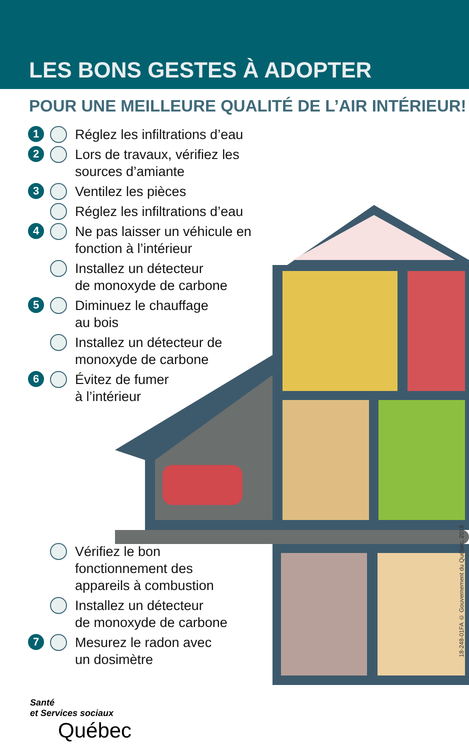LES BONS GESTES À ADOPTER
POUR UNE MEILLEURE QUALITÉ DE L’AIR INTÉRIEUR!
1 Réglez les infiltrations d’eau
2 Lors de travaux, vérifiez les sources d’amiante
3 Ventilez les pièces
Réglez les infiltrations d’eau
4 Ne pas laisser un véhicule en fonction à l’intérieur
Installez un détecteur
de monoxyde de carbone
5 Diminuez le chauffage
au bois
Installez un détecteur de
monoxyde de carbone
6 Évitez de fumer
à l’intérieur
Vérifiez le bon
fonctionnement des
appareils à combustion
Installez un détecteur
de monoxyde de carbone
7 Mesurez le radon avec
un dosimètre
18-248-01FA © Gouvernement du Québec, 2018
Santé
et Services sociaux
Québec